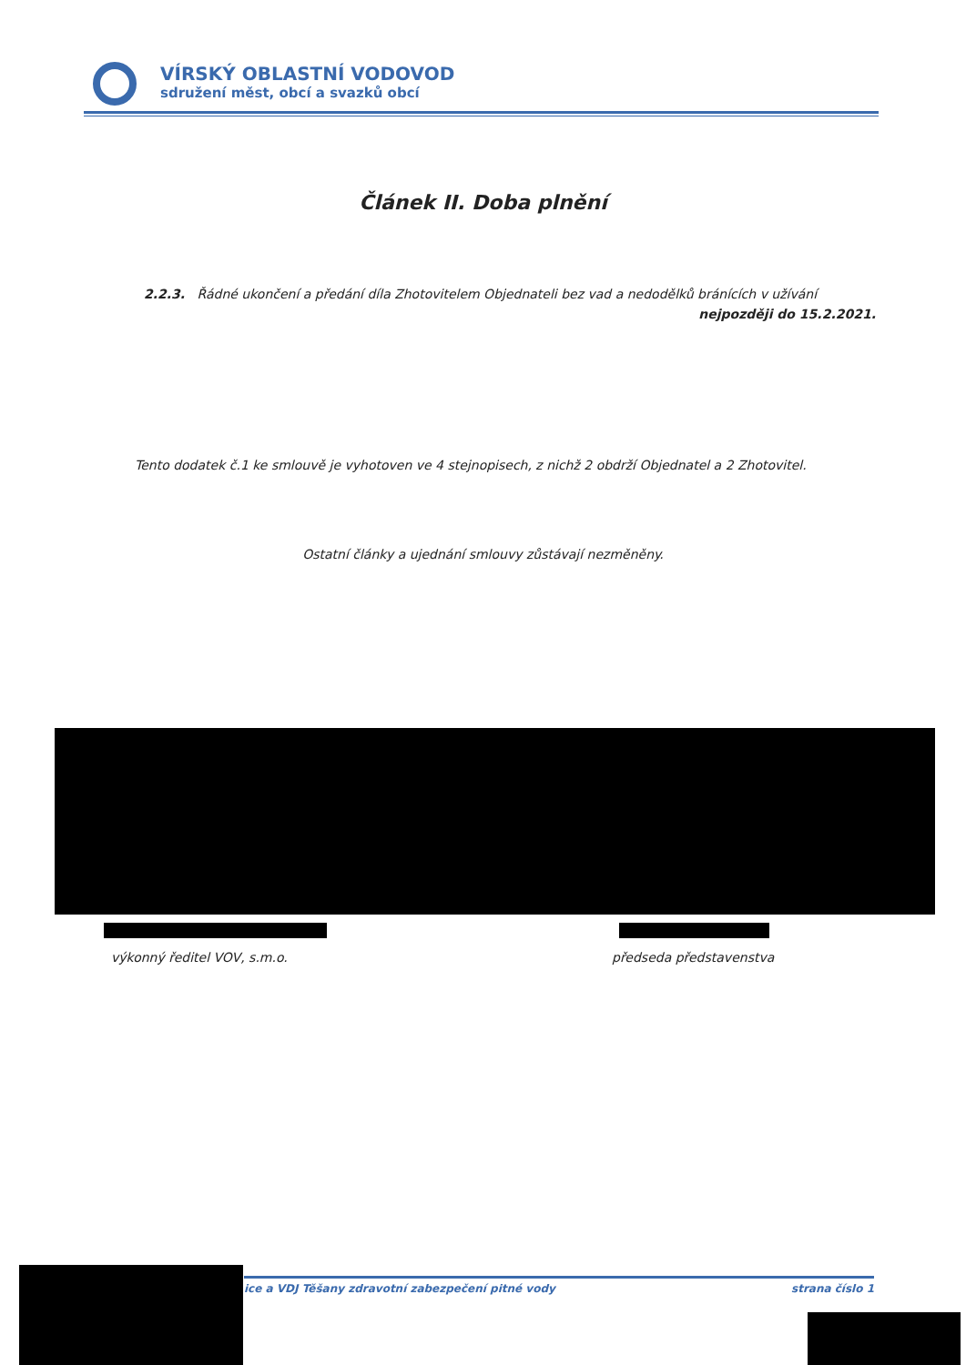VÍRSKÝ OBLASTNÍ VODOVOD
sdružení měst, obcí a svazků obcí
Článek II. Doba plnění
2.2.3. Řádné ukončení a předání díla Zhotovitelem Objednateli bez vad a nedodělků bránících v užívání
nejpozději do 15.2.2021.
Tento dodatek č.1 ke smlouvě je vyhotoven ve 4 stejnopisech, z nichž 2 obdrží Objednatel a 2 Zhotovitel.
Ostatní články a ujednání smlouvy zůstávají nezměněny.
výkonný ředitel VOV, s.m.o. předseda představenstva
ice a VDJ Těšany zdravotní zabezpečení pitné vody strana číslo 1